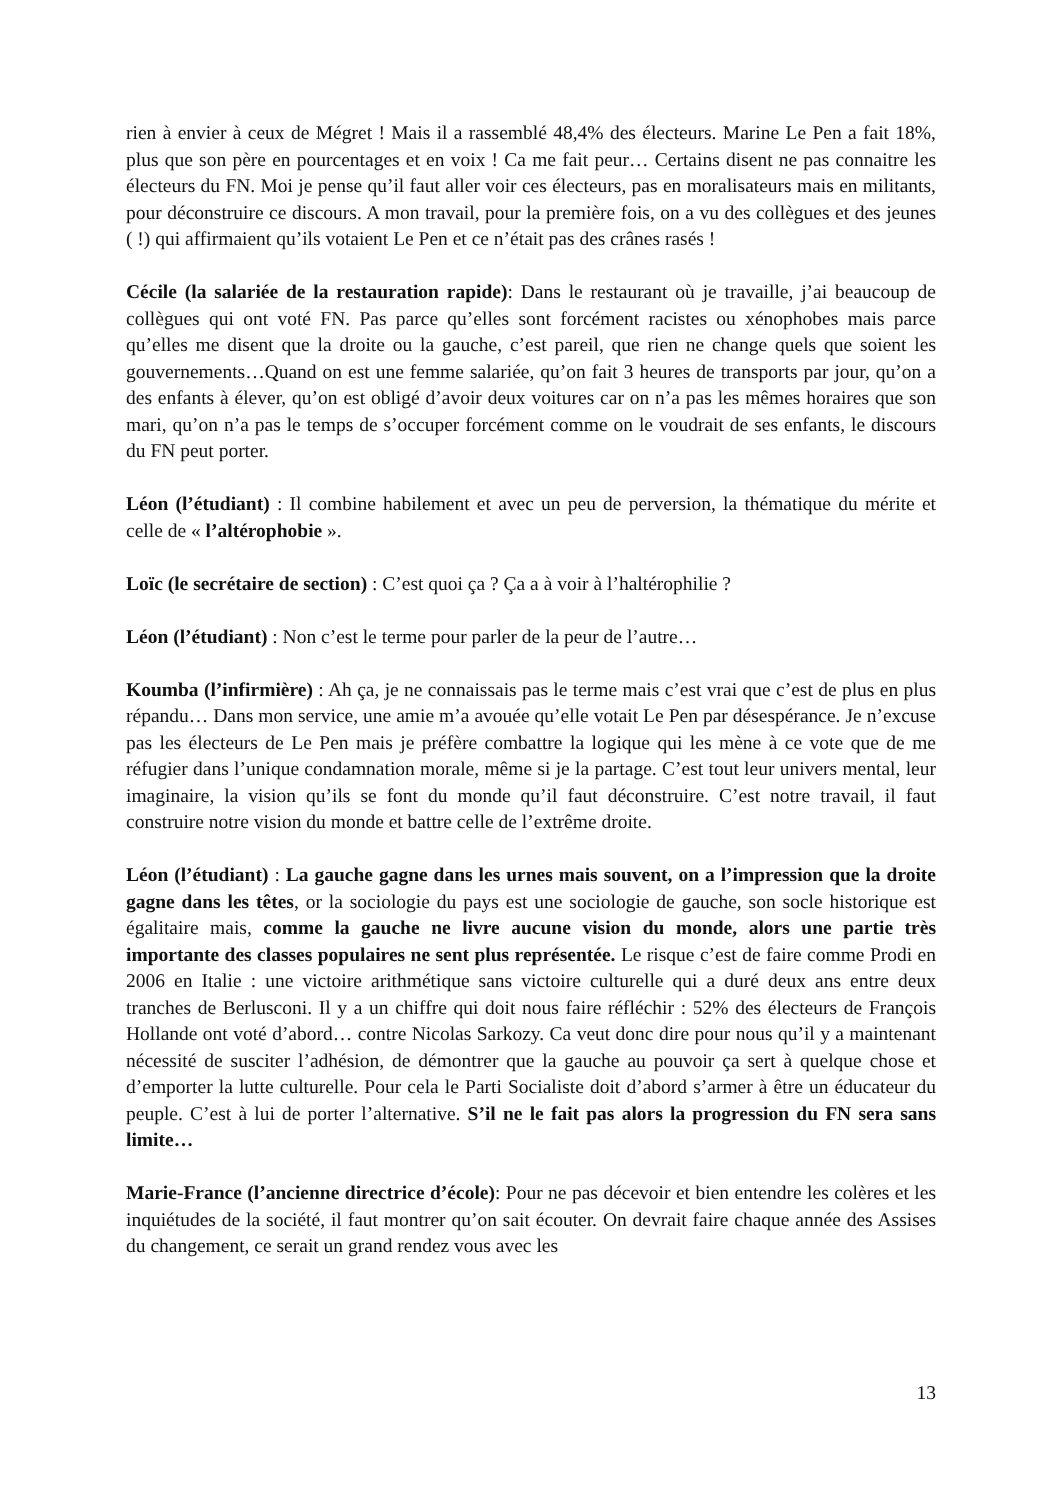rien à envier à ceux de Mégret ! Mais il a rassemblé 48,4% des électeurs. Marine Le Pen a fait 18%, plus que son père en pourcentages et en voix ! Ca me fait peur… Certains disent ne pas connaitre les électeurs du FN. Moi je pense qu’il faut aller voir ces électeurs, pas en moralisateurs mais en militants, pour déconstruire ce discours. A mon travail, pour la première fois, on a vu des collègues et des jeunes ( !) qui affirmaient qu’ils votaient Le Pen et ce n’était pas des crânes rasés !
Cécile (la salariée de la restauration rapide): Dans le restaurant où je travaille, j’ai beaucoup de collègues qui ont voté FN. Pas parce qu’elles sont forcément racistes ou xénophobes mais parce qu’elles me disent que la droite ou la gauche, c’est pareil, que rien ne change quels que soient les gouvernements…Quand on est une femme salariée, qu’on fait 3 heures de transports par jour, qu’on a des enfants à élever, qu’on est obligé d’avoir deux voitures car on n’a pas les mêmes horaires que son mari, qu’on n’a pas le temps de s’occuper forcément comme on le voudrait de ses enfants, le discours du FN peut porter.
Léon (l’étudiant) : Il combine habilement et avec un peu de perversion, la thématique du mérite et celle de « l’altérophobie ».
Loïc (le secrétaire de section) : C’est quoi ça ? Ça a à voir à l’haltérophilie ?
Léon (l’étudiant) : Non c’est le terme pour parler de la peur de l’autre…
Koumba (l’infirmière) : Ah ça, je ne connaissais pas le terme mais c’est vrai que c’est de plus en plus répandu… Dans mon service, une amie m’a avouée qu’elle votait Le Pen par désespérance. Je n’excuse pas les électeurs de Le Pen mais je préfère combattre la logique qui les mène à ce vote que de me réfugier dans l’unique condamnation morale, même si je la partage. C’est tout leur univers mental, leur imaginaire, la vision qu’ils se font du monde qu’il faut déconstruire. C’est notre travail, il faut construire notre vision du monde et battre celle de l’extrême droite.
Léon (l’étudiant) : La gauche gagne dans les urnes mais souvent, on a l’impression que la droite gagne dans les têtes, or la sociologie du pays est une sociologie de gauche, son socle historique est égalitaire mais, comme la gauche ne livre aucune vision du monde, alors une partie très importante des classes populaires ne sent plus représentée. Le risque c’est de faire comme Prodi en 2006 en Italie : une victoire arithmétique sans victoire culturelle qui a duré deux ans entre deux tranches de Berlusconi. Il y a un chiffre qui doit nous faire réfléchir : 52% des électeurs de François Hollande ont voté d’abord… contre Nicolas Sarkozy. Ca veut donc dire pour nous qu’il y a maintenant nécessité de susciter l’adhésion, de démontrer que la gauche au pouvoir ça sert à quelque chose et d’emporter la lutte culturelle. Pour cela le Parti Socialiste doit d’abord s’armer à être un éducateur du peuple. C’est à lui de porter l’alternative. S’il ne le fait pas alors la progression du FN sera sans limite…
Marie-France (l’ancienne directrice d’école): Pour ne pas décevoir et bien entendre les colères et les inquiétudes de la société, il faut montrer qu’on sait écouter. On devrait faire chaque année des Assises du changement, ce serait un grand rendez vous avec les
13